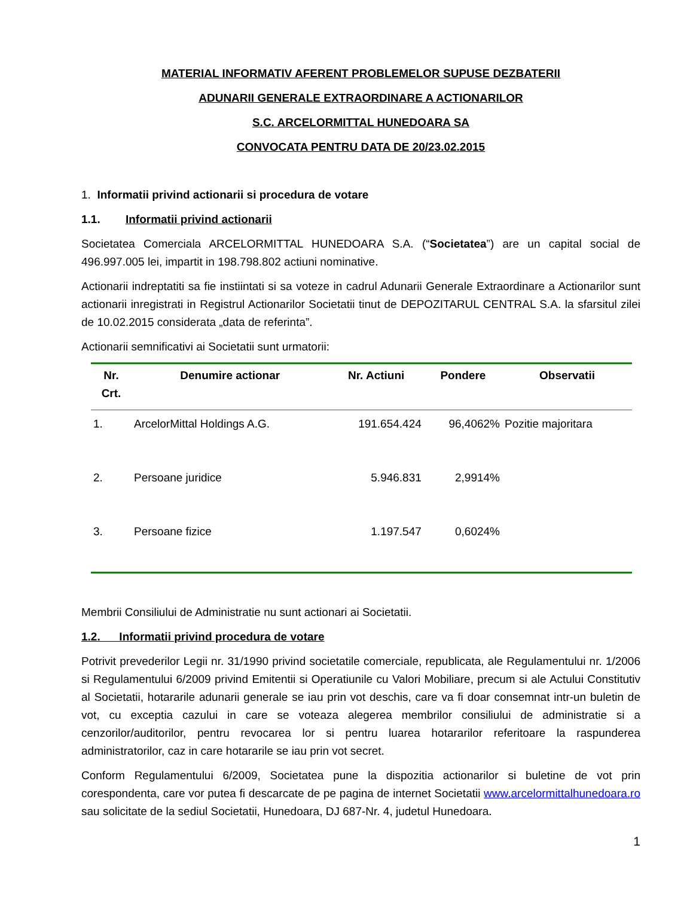MATERIAL INFORMATIV AFERENT PROBLEMELOR SUPUSE DEZBATERII
ADUNARII GENERALE EXTRAORDINARE A ACTIONARILOR
S.C. ARCELORMITTAL HUNEDOARA SA
CONVOCATA PENTRU DATA DE 20/23.02.2015
1. Informatii privind actionarii si procedura de votare
1.1. Informatii privind actionarii
Societatea Comerciala ARCELORMITTAL HUNEDOARA S.A. (“Societatea”) are un capital social de 496.997.005 lei, impartit in 198.798.802 actiuni nominative.
Actionarii indreptatiti sa fie instiintati si sa voteze in cadrul Adunarii Generale Extraordinare a Actionarilor sunt actionarii inregistrati in Registrul Actionarilor Societatii tinut de DEPOZITARUL CENTRAL S.A. la sfarsitul zilei de 10.02.2015 considerata „data de referinta”.
Actionarii semnificativi ai Societatii sunt urmatorii:
| Nr. Crt. | Denumire actionar | Nr. Actiuni | Pondere | Observatii |
| --- | --- | --- | --- | --- |
| 1. | ArcelorMittal Holdings A.G. | 191.654.424 | 96,4062% | Pozitie majoritara |
| 2. | Persoane juridice | 5.946.831 | 2,9914% | |
| 3. | Persoane fizice | 1.197.547 | 0,6024% | |
Membrii Consiliului de Administratie nu sunt actionari ai Societatii.
1.2. Informatii privind procedura de votare
Potrivit prevederilor Legii nr. 31/1990 privind societatile comerciale, republicata, ale Regulamentului nr. 1/2006 si Regulamentului 6/2009 privind Emitentii si Operatiunile cu Valori Mobiliare, precum si ale Actului Constitutiv al Societatii, hotararile adunarii generale se iau prin vot deschis, care va fi doar consemnat intr-un buletin de vot, cu exceptia cazului in care se voteaza alegerea membrilor consiliului de administratie si a cenzorilor/auditorilor, pentru revocarea lor si pentru luarea hotararilor referitoare la raspunderea administratorilor, caz in care hotararile se iau prin vot secret.
Conform Regulamentului 6/2009, Societatea pune la dispozitia actionarilor si buletine de vot prin corespondenta, care vor putea fi descarcate de pe pagina de internet Societatii www.arcelormittalhunedoara.ro sau solicitate de la sediul Societatii, Hunedoara, DJ 687-Nr. 4, judetul Hunedoara.
1